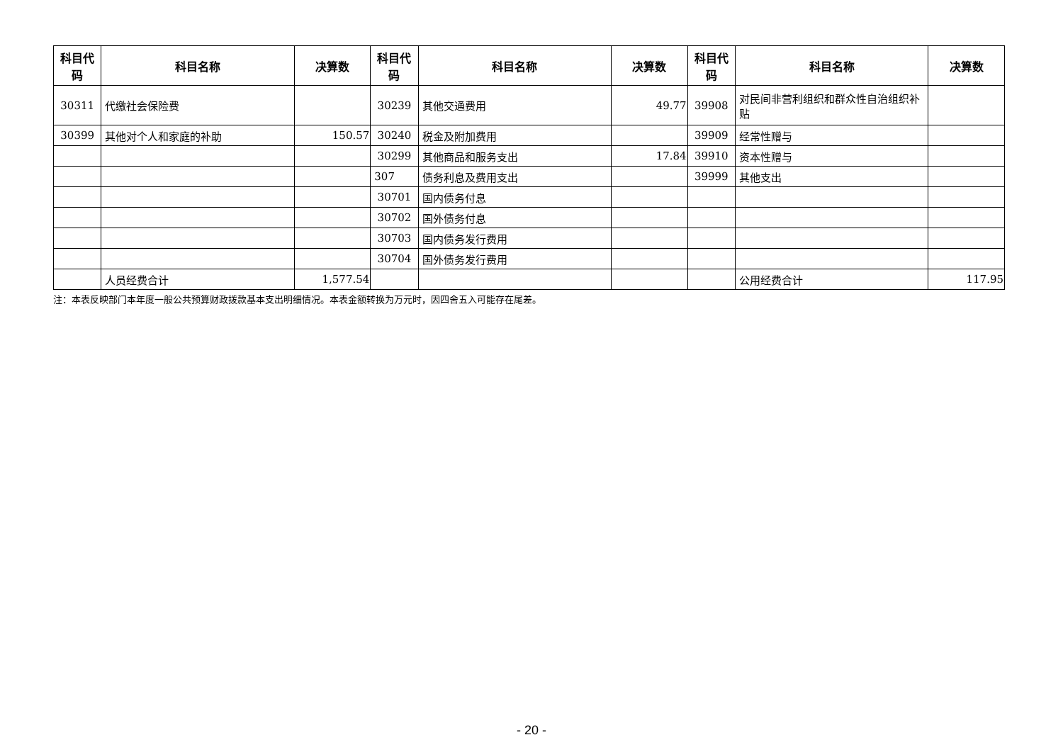| 科目代码 | 科目名称 | 决算数 | 科目代码 | 科目名称 | 决算数 | 科目代码 | 科目名称 | 决算数 |
| --- | --- | --- | --- | --- | --- | --- | --- | --- |
| 30311 | 代缴社会保险费 | | 30239 | 其他交通费用 | 49.77 | 39908 | 对民间非营利组织和群众性自治组织补贴 | |
| 30399 | 其他对个人和家庭的补助 | 150.57 | 30240 | 税金及附加费用 | | 39909 | 经常性赠与 | |
| | | | 30299 | 其他商品和服务支出 | 17.84 | 39910 | 资本性赠与 | |
| | | | 307 | 债务利息及费用支出 | | 39999 | 其他支出 | |
| | | | 30701 | 国内债务付息 | | | | |
| | | | 30702 | 国外债务付息 | | | | |
| | | | 30703 | 国内债务发行费用 | | | | |
| | | | 30704 | 国外债务发行费用 | | | | |
| | 人员经费合计 | 1,577.54 | | | | | 公用经费合计 | 117.95 |
注：本表反映部门本年度一般公共预算财政拨款基本支出明细情况。本表金额转换为万元时，因四舍五入可能存在尾差。
- 20 -